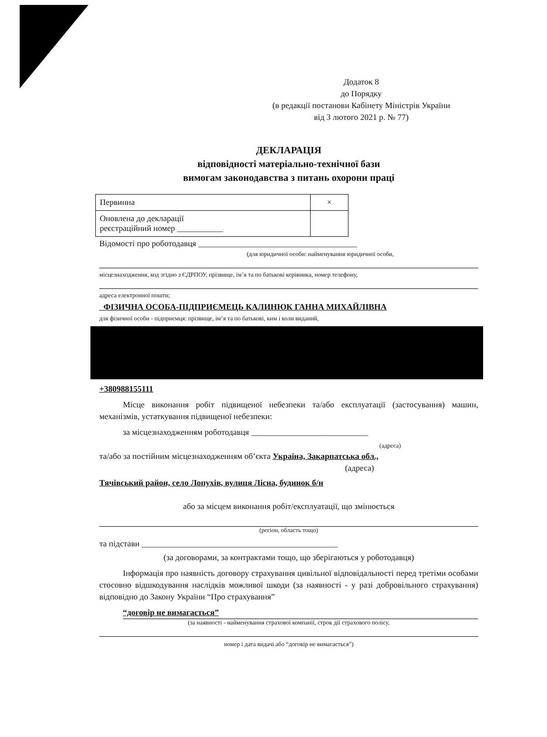Додаток 8
до Порядку
(в редакції постанови Кабінету Міністрів України
від 3 лютого 2021 р. № 77)
ДЕКЛАРАЦІЯ
відповідності матеріально-технічної бази
вимогам законодавства з питань охорони праці
| Первинна | × |
| Оновлена до декларації реєстраційний номер ___________ | |
Відомості про роботодавця ______________________________________
(для юридичної особи: найменування юридичної особи,
місцезнаходження, код згідно з ЄДРПОУ, прізвище, ім’я та по батькові керівника, номер телефону,
адреса електронної пошти;
ФІЗИЧНА ОСОБА-ПІДПРИЄМЕЦЬ КАЛИНЮК ГАННА МИХАЙЛІВНА
для фізичної особи - підприємця: прізвище, ім’я та по батькові, ким і коли виданий,
+380988155111
Місце виконання робіт підвищеної небезпеки та/або експлуатації (застосування) машин, механізмів, устаткування підвищеної небезпеки:
за місцезнаходженням роботодавця ____________________________
(адреса)
та/або за постійним місцезнаходженням об’єкта Україна, Закарпатська обл.,
(адреса)
Тячівський район, село Лопухів, вулиця Лісна, будинок б/н
або за місцем виконання робіт/експлуатації, що змінюється
(регіон, область тощо)
та підстави _______________________________________________
(за договорами, за контрактами тощо, що зберігаються у роботодавця)
Інформація про наявність договору страхування цивільної відповідальності перед третіми особами стосовно відшкодування наслідків можливої шкоди (за наявності - у разі добровільного страхування) відповідно до Закону України “Про страхування”
“договір не вимагається”
(за наявності - найменування страхової компанії, строк дії страхового полісу,
номер і дата видачі або “договір не вимагається”)